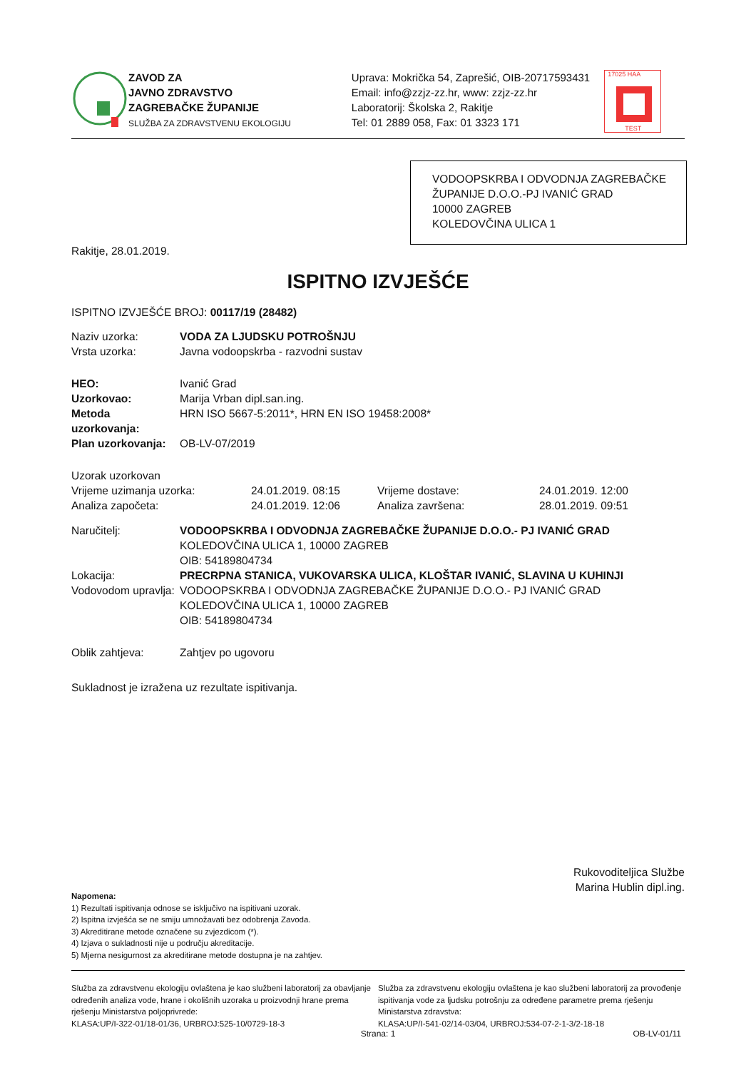ZAVOD ZA
JAVNO ZDRAVSTVO
ZAGREBAČKE ŽUPANIJE
SLUŽBA ZA ZDRAVSTVENU EKOLOGIJU
Uprava: Mokrička 54, Zaprešić, OIB-20717593431
Email: info@zzjz-zz.hr, www: zzjz-zz.hr
Laboratorij: Školska 2, Rakitje
Tel: 01 2889 058, Fax: 01 3323 171
17025 HAA
TEST
VODOOPSKRBA I ODVODNJA ZAGREBAČKE ŽUPANIJE D.O.O.-PJ IVANIĆ GRAD
10000 ZAGREB
KOLEDOVČINA ULICA 1
Rakitje, 28.01.2019.
ISPITNO IZVJEŠĆE
ISPITNO IZVJEŠĆE BROJ: 00117/19 (28482)
| Naziv uzorka: | VODA ZA LJUDSKU POTROŠNJU |
| Vrsta uzorka: | Javna vodoopskrba - razvodni sustav |
| HEO: | Ivanić Grad |
| Uzorkovao: | Marija Vrban dipl.san.ing. |
| Metoda uzorkovanja: | HRN ISO 5667-5:2011*, HRN EN ISO 19458:2008* |
| Plan uzorkovanja: | OB-LV-07/2019 |
| Uzorak uzorkovan | | | |
| Vrijeme uzimanja uzorka: | 24.01.2019. 08:15 | Vrijeme dostave: | 24.01.2019. 12:00 |
| Analiza započeta: | 24.01.2019. 12:06 | Analiza završena: | 28.01.2019. 09:51 |
| Naručitelj: | VODOOPSKRBA I ODVODNJA ZAGREBAČKE ŽUPANIJE D.O.O.- PJ IVANIĆ GRAD KOLEDOVČINA ULICA 1, 10000 ZAGREB OIB: 54189804734 |
| Lokacija: | PRECRPNA STANICA, VUKOVARSKA ULICA, KLOŠTAR IVANIĆ, SLAVINA U KUHINJI |
| Vodovodom upravlja: | VODOOPSKRBA I ODVODNJA ZAGREBAČKE ŽUPANIJE D.O.O.- PJ IVANIĆ GRAD KOLEDOVČINA ULICA 1, 10000 ZAGREB OIB: 54189804734 |
| Oblik zahtjeva: | Zahtjev po ugovoru |
Sukladnost je izražena uz rezultate ispitivanja.
Rukovoditeljica Službe
Marina Hublin dipl.ing.
Napomena:
1) Rezultati ispitivanja odnose se isključivo na ispitivani uzorak.
2) Ispitna izvješća se ne smiju umnožavati bez odobrenja Zavoda.
3) Akreditirane metode označene su zvjezdicom (*).
4) Izjava o sukladnosti nije u području akreditacije.
5) Mjerna nesigurnost za akreditirane metode dostupna je na zahtjev.
Služba za zdravstvenu ekologiju ovlaštena je kao službeni laboratorij za obavljanje određenih analiza vode, hrane i okolišnih uzoraka u proizvodnji hrane prema rješenju Ministarstva poljoprivrede:
KLASA:UP/I-322-01/18-01/36, URBROJ:525-10/0729-18-3
Služba za zdravstvenu ekologiju ovlaštena je kao službeni laboratorij za provođenje ispitivanja vode za ljudsku potrošnju za određene parametre prema rješenju Ministarstva zdravstva:
KLASA:UP/I-541-02/14-03/04, URBROJ:534-07-2-1-3/2-18-18
Strana: 1 OB-LV-01/11